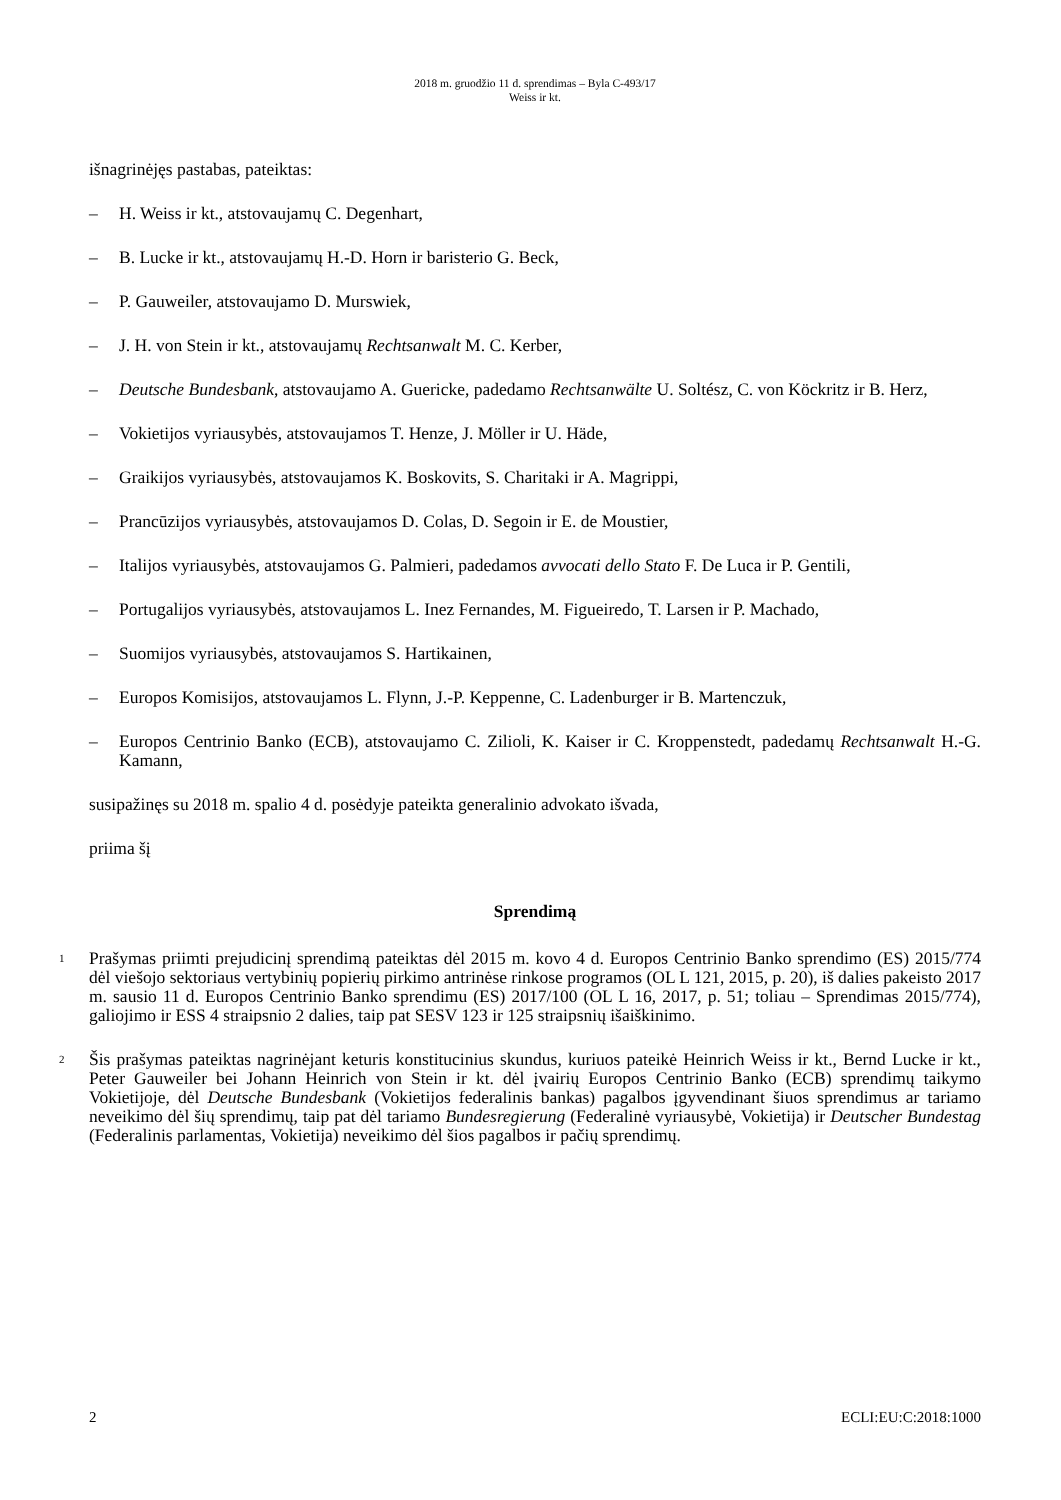2018 m. gruodžio 11 d. sprendimas – Byla C-493/17
Weiss ir kt.
išnagrinėjęs pastabas, pateiktas:
– H. Weiss ir kt., atstovaujamų C. Degenhart,
– B. Lucke ir kt., atstovaujamų H.-D. Horn ir baristerio G. Beck,
– P. Gauweiler, atstovaujamo D. Murswiek,
– J. H. von Stein ir kt., atstovaujamų Rechtsanwalt M. C. Kerber,
– Deutsche Bundesbank, atstovaujamo A. Guericke, padedamo Rechtsanwälte U. Soltész, C. von Köckritz ir B. Herz,
– Vokietijos vyriausybės, atstovaujamos T. Henze, J. Möller ir U. Häde,
– Graikijos vyriausybės, atstovaujamos K. Boskovits, S. Charitaki ir A. Magrippi,
– Prancūzijos vyriausybės, atstovaujamos D. Colas, D. Segoin ir E. de Moustier,
– Italijos vyriausybės, atstovaujamos G. Palmieri, padedamos avvocati dello Stato F. De Luca ir P. Gentili,
– Portugalijos vyriausybės, atstovaujamos L. Inez Fernandes, M. Figueiredo, T. Larsen ir P. Machado,
– Suomijos vyriausybės, atstovaujamos S. Hartikainen,
– Europos Komisijos, atstovaujamos L. Flynn, J.-P. Keppenne, C. Ladenburger ir B. Martenczuk,
– Europos Centrinio Banko (ECB), atstovaujamo C. Zilioli, K. Kaiser ir C. Kroppenstedt, padedamų Rechtsanwalt H.-G. Kamann,
susipažinęs su 2018 m. spalio 4 d. posėdyje pateikta generalinio advokato išvada,
priima šį
Sprendimą
1 Prašymas priimti prejudicinį sprendimą pateiktas dėl 2015 m. kovo 4 d. Europos Centrinio Banko sprendimo (ES) 2015/774 dėl viešojo sektoriaus vertybinių popierių pirkimo antrinėse rinkose programos (OL L 121, 2015, p. 20), iš dalies pakeisto 2017 m. sausio 11 d. Europos Centrinio Banko sprendimu (ES) 2017/100 (OL L 16, 2017, p. 51; toliau – Sprendimas 2015/774), galiojimo ir ESS 4 straipsnio 2 dalies, taip pat SESV 123 ir 125 straipsnių išaiškinimo.
2 Šis prašymas pateiktas nagrinėjant keturis konstitucinius skundus, kuriuos pateikė Heinrich Weiss ir kt., Bernd Lucke ir kt., Peter Gauweiler bei Johann Heinrich von Stein ir kt. dėl įvairių Europos Centrinio Banko (ECB) sprendimų taikymo Vokietijoje, dėl Deutsche Bundesbank (Vokietijos federalinis bankas) pagalbos įgyvendinant šiuos sprendimus ar tariamo neveikimo dėl šių sprendimų, taip pat dėl tariamo Bundesregierung (Federalinė vyriausybė, Vokietija) ir Deutscher Bundestag (Federalinis parlamentas, Vokietija) neveikimo dėl šios pagalbos ir pačių sprendimų.
2 ECLI:EU:C:2018:1000